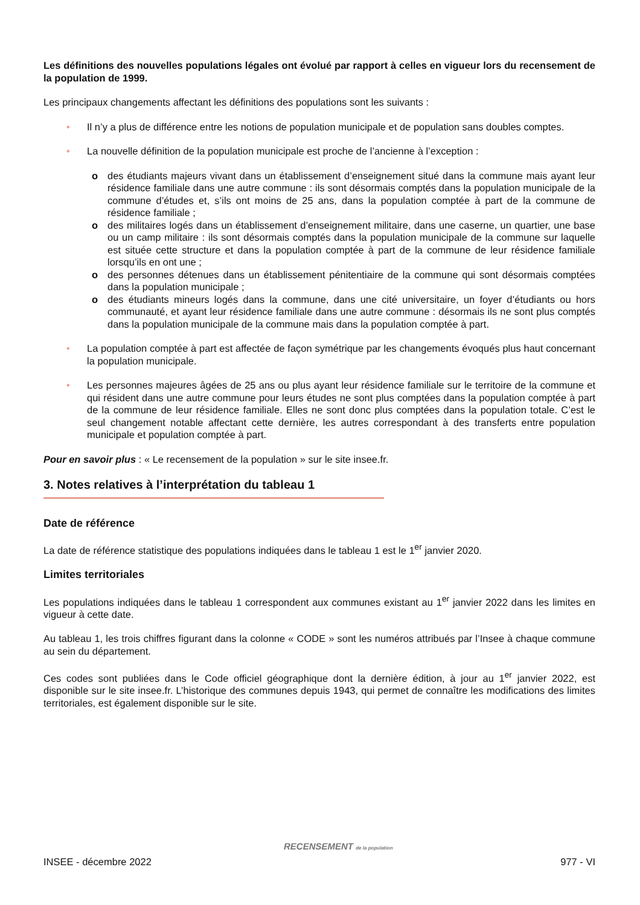Les définitions des nouvelles populations légales ont évolué par rapport à celles en vigueur lors du recensement de la population de 1999.
Les principaux changements affectant les définitions des populations sont les suivants :
• Il n’y a plus de différence entre les notions de population municipale et de population sans doubles comptes.
• La nouvelle définition de la population municipale est proche de l’ancienne à l’exception :
o des étudiants majeurs vivant dans un établissement d’enseignement situé dans la commune mais ayant leur résidence familiale dans une autre commune : ils sont désormais comptés dans la population municipale de la commune d’études et, s’ils ont moins de 25 ans, dans la population comptée à part de la commune de résidence familiale ;
o des militaires logés dans un établissement d’enseignement militaire, dans une caserne, un quartier, une base ou un camp militaire : ils sont désormais comptés dans la population municipale de la commune sur laquelle est située cette structure et dans la population comptée à part de la commune de leur résidence familiale lorsqu’ils en ont une ;
o des personnes détenues dans un établissement pénitentiaire de la commune qui sont désormais comptées dans la population municipale ;
o des étudiants mineurs logés dans la commune, dans une cité universitaire, un foyer d’étudiants ou hors communauté, et ayant leur résidence familiale dans une autre commune : désormais ils ne sont plus comptés dans la population municipale de la commune mais dans la population comptée à part.
• La population comptée à part est affectée de façon symétrique par les changements évoqués plus haut concernant la population municipale.
• Les personnes majeures âgées de 25 ans ou plus ayant leur résidence familiale sur le territoire de la commune et qui résident dans une autre commune pour leurs études ne sont plus comptées dans la population comptée à part de la commune de leur résidence familiale. Elles ne sont donc plus comptées dans la population totale. C’est le seul changement notable affectant cette dernière, les autres correspondant à des transferts entre population municipale et population comptée à part.
Pour en savoir plus : « Le recensement de la population » sur le site insee.fr.
3. Notes relatives à l’interprétation du tableau 1
Date de référence
La date de référence statistique des populations indiquées dans le tableau 1 est le 1<sup>er</sup> janvier 2020.
Limites territoriales
Les populations indiquées dans le tableau 1 correspondent aux communes existant au 1<sup>er</sup> janvier 2022 dans les limites en vigueur à cette date.
Au tableau 1, les trois chiffres figurant dans la colonne « CODE » sont les numéros attribués par l’Insee à chaque commune au sein du département.
Ces codes sont publiées dans le Code officiel géographique dont la dernière édition, à jour au 1<sup>er</sup> janvier 2022, est disponible sur le site insee.fr. L’historique des communes depuis 1943, qui permet de connaître les modifications des limites territoriales, est également disponible sur le site.
RECENSEMENT de la population
INSEE - décembre 2022 977 - VI